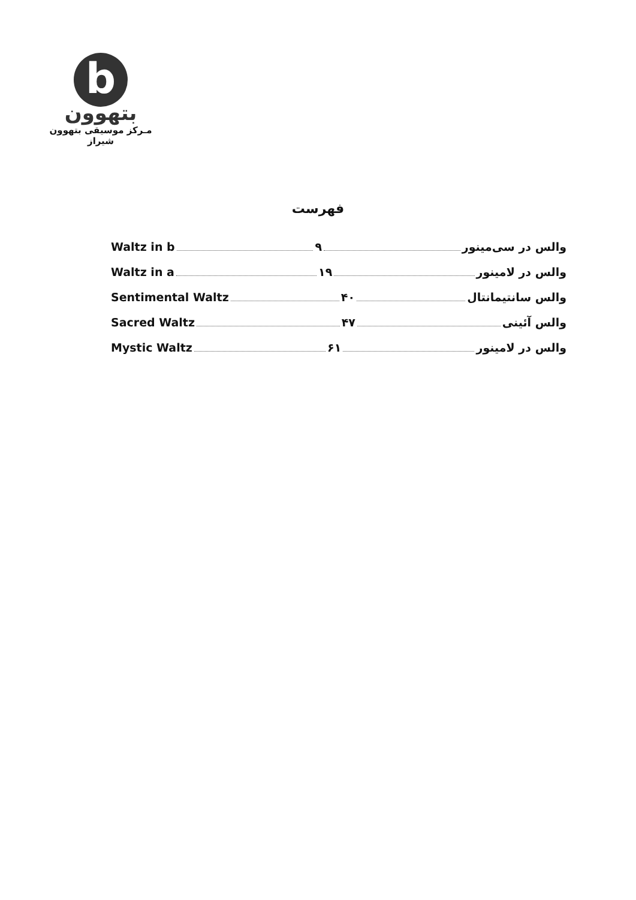b
بتهوون
مـرکز موسیقی بتهوون شیراز
فهرست
Waltz in b ۹ والس در سی‌مینور
Waltz in a ۱۹ والس در لامینور
Sentimental Waltz ۴۰ والس سانتیمانتال
Sacred Waltz ۴۷ والس آئینی
Mystic Waltz ۶۱ والس در لامینور